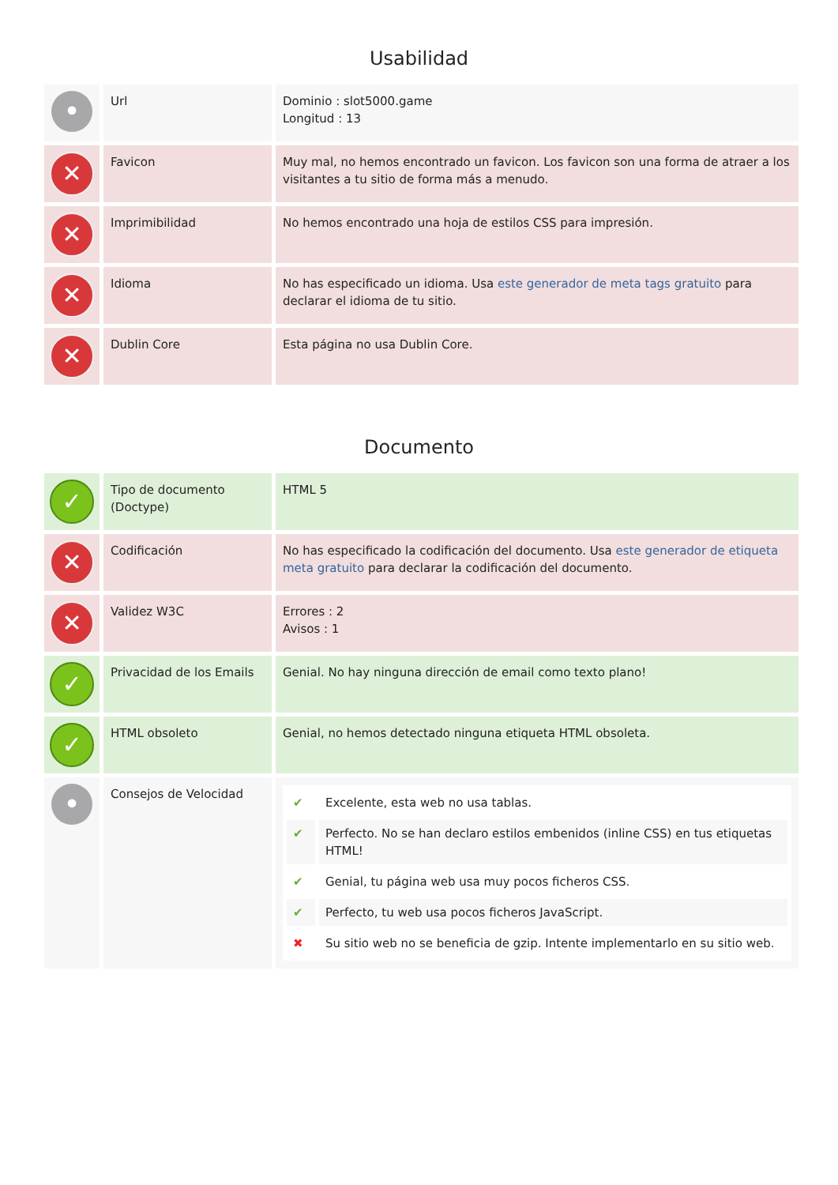Usabilidad
| • | Url | Dominio : slot5000.game Longitud : 13 |
| ✕ | Favicon | Muy mal, no hemos encontrado un favicon. Los favicon son una forma de atraer a los visitantes a tu sitio de forma más a menudo. |
| ✕ | Imprimibilidad | No hemos encontrado una hoja de estilos CSS para impresión. |
| ✕ | Idioma | No has especificado un idioma. Usa este generador de meta tags gratuito para declarar el idioma de tu sitio. |
| ✕ | Dublin Core | Esta página no usa Dublin Core. |
Documento
| ✓ | Tipo de documento (Doctype) | HTML 5 |
| ✕ | Codificación | No has especificado la codificación del documento. Usa este generador de etiqueta meta gratuito para declarar la codificación del documento. |
| ✕ | Validez W3C | Errores : 2 Avisos : 1 |
| ✓ | Privacidad de los Emails | Genial. No hay ninguna dirección de email como texto plano! |
| ✓ | HTML obsoleto | Genial, no hemos detectado ninguna etiqueta HTML obsoleta. |
| • | Consejos de Velocidad | / ✔ / Excelente, esta web no usa tablas. / / ✔ / Perfecto. No se han declaro estilos embenidos (inline CSS) en tus etiquetas HTML! / / ✔ / Genial, tu página web usa muy pocos ficheros CSS. / / ✔ / Perfecto, tu web usa pocos ficheros JavaScript. / / ✖ / Su sitio web no se beneficia de gzip. Intente implementarlo en su sitio web. / |